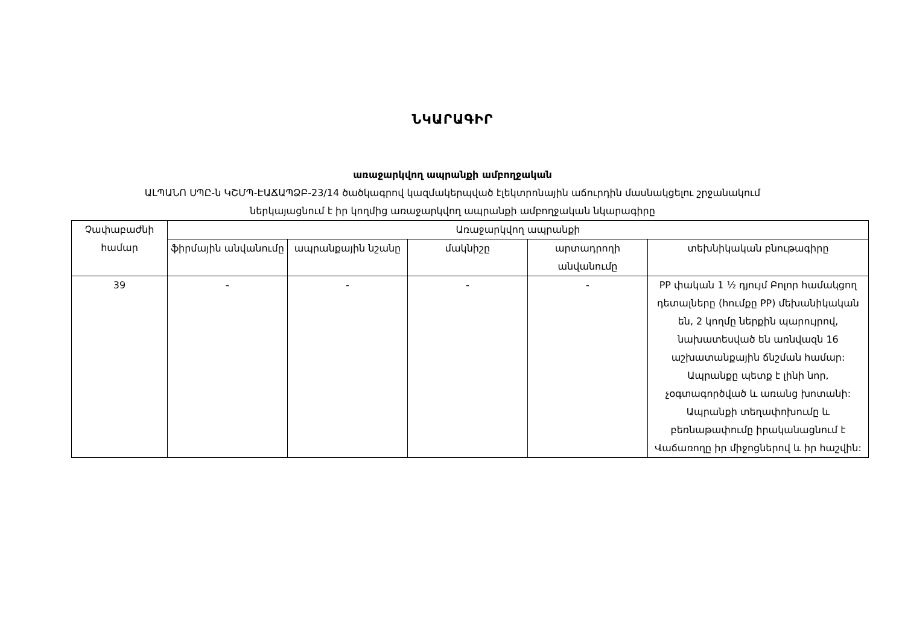ՆԿԱՐԱԳԻՐ
առաջարկվող ապրանքի ամբողջական
ԱԼՊԱՆՈ ՍՊԸ-ն ԿՇՄՊ-ԷԱՃԱՊՁԲ-23/14 ծածկագրով կազմակերպված էլեկտրոնային աճուրդին մասնակցելու շրջանակում
ներկայացնում է իր կողմից առաջարկվող ապրանքի ամբողջական նկարագիրը
| Չափաբաժնի համար | Առաջարկվող ապրանքի | | | | |
| --- | --- | --- | --- | --- | --- |
| | ֆիրմային անվանումը | ապրանքային նշանը | մակնիշը | արտադրողի անվանումը | տեխնիկական բնութագիրը |
| 39 | - | - | - | - | PP փական 1 ½ դյույմ Բոլոր համակցող դետալները (հումքը PP) մեխանիկական են, 2 կողմը ներքին պարույրով, նախատեսված են առնվազն 16 աշխատանքային ճնշման համար: Ապրանքը պետք է լինի նոր, չօգտագործված և առանց խոտանի: Ապրանքի տեղափոխումը և բեռնաթափումը իրականացնում է Վաճառողը իր միջոցներով և իր հաշվին: |